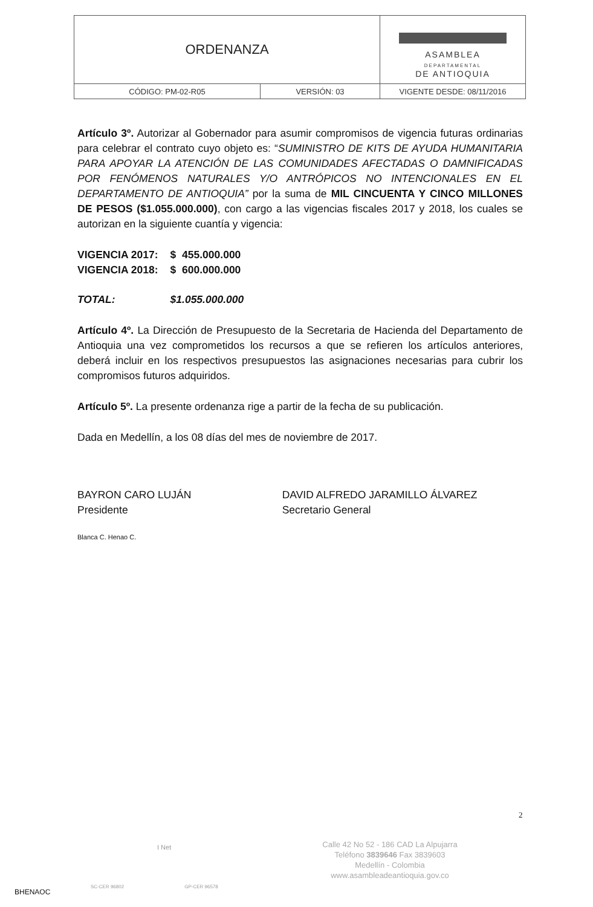| ORDENANZA | | ASAMBLEA DEPARTAMENTAL DE ANTIOQUIA |
| CÓDIGO: PM-02-R05 | VERSIÓN: 03 | VIGENTE DESDE: 08/11/2016 |
Artículo 3º. Autorizar al Gobernador para asumir compromisos de vigencia futuras ordinarias para celebrar el contrato cuyo objeto es: “SUMINISTRO DE KITS DE AYUDA HUMANITARIA PARA APOYAR LA ATENCIÓN DE LAS COMUNIDADES AFECTADAS O DAMNIFICADAS POR FENÓMENOS NATURALES Y/O ANTRÓPICOS NO INTENCIONALES EN EL DEPARTAMENTO DE ANTIOQUIA” por la suma de MIL CINCUENTA Y CINCO MILLONES DE PESOS ($1.055.000.000), con cargo a las vigencias fiscales 2017 y 2018, los cuales se autorizan en la siguiente cuantía y vigencia:
| VIGENCIA 2017: | $ 455.000.000 |
| VIGENCIA 2018: | $ 600.000.000 |
| TOTAL: | $1.055.000.000 |
Artículo 4º. La Dirección de Presupuesto de la Secretaria de Hacienda del Departamento de Antioquia una vez comprometidos los recursos a que se refieren los artículos anteriores, deberá incluir en los respectivos presupuestos las asignaciones necesarias para cubrir los compromisos futuros adquiridos.
Artículo 5º. La presente ordenanza rige a partir de la fecha de su publicación.
Dada en Medellín, a los 08 días del mes de noviembre de 2017.
BAYRON CARO LUJÁN
Presidente
DAVID ALFREDO JARAMILLO ÁLVAREZ
Secretario General
Blanca C. Henao C.
2
Calle 42 No 52 - 186 CAD La Alpujarra
Teléfono 3839646 Fax 3839603
Medellín - Colombia
www.asambleadeantioquia.gov.co
I Net
SC-CER 96802 GP-CER 96578
BHENAOC